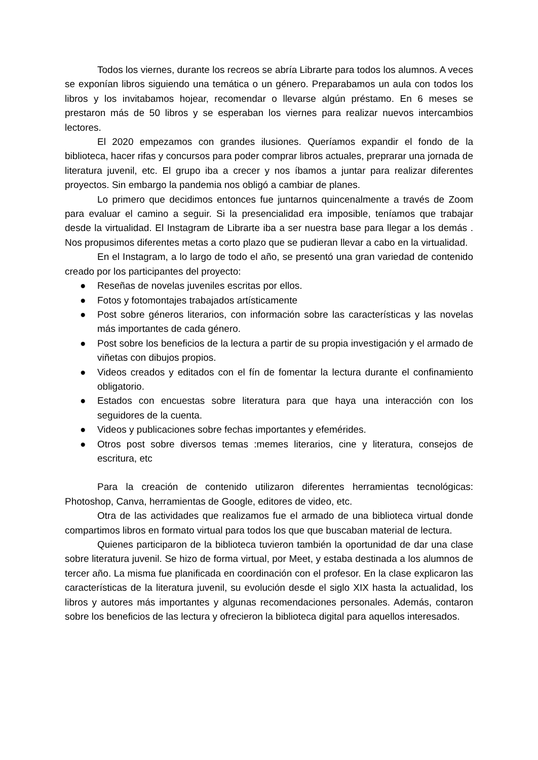Todos los viernes, durante los recreos se abría Librarte para todos los alumnos. A veces se exponían libros siguiendo una temática o un género. Preparabamos un aula con todos los libros y los invitabamos hojear, recomendar o llevarse algún préstamo. En 6 meses se prestaron más de 50 libros y se esperaban los viernes para realizar nuevos intercambios lectores.
El 2020 empezamos con grandes ilusiones. Queríamos expandir el fondo de la biblioteca, hacer rifas y concursos para poder comprar libros actuales, preprarar una jornada de literatura juvenil, etc. El grupo iba a crecer y nos íbamos a juntar para realizar diferentes proyectos. Sin embargo la pandemia nos obligó a cambiar de planes.
Lo primero que decidimos entonces fue juntarnos quincenalmente a través de Zoom para evaluar el camino a seguir. Si la presencialidad era imposible, teníamos que trabajar desde la virtualidad. El Instagram de Librarte iba a ser nuestra base para llegar a los demás . Nos propusimos diferentes metas a corto plazo que se pudieran llevar a cabo en la virtualidad.
En el Instagram, a lo largo de todo el año, se presentó una gran variedad de contenido creado por los participantes del proyecto:
● Reseñas de novelas juveniles escritas por ellos.
● Fotos y fotomontajes trabajados artísticamente
● Post sobre géneros literarios, con información sobre las características y las novelas más importantes de cada género.
● Post sobre los beneficios de la lectura a partir de su propia investigación y el armado de viñetas con dibujos propios.
● Videos creados y editados con el fín de fomentar la lectura durante el confinamiento obligatorio.
● Estados con encuestas sobre literatura para que haya una interacción con los seguidores de la cuenta.
● Videos y publicaciones sobre fechas importantes y efemérides.
● Otros post sobre diversos temas :memes literarios, cine y literatura, consejos de escritura, etc
Para la creación de contenido utilizaron diferentes herramientas tecnológicas: Photoshop, Canva, herramientas de Google, editores de video, etc.
Otra de las actividades que realizamos fue el armado de una biblioteca virtual donde compartimos libros en formato virtual para todos los que que buscaban material de lectura.
Quienes participaron de la biblioteca tuvieron también la oportunidad de dar una clase sobre literatura juvenil. Se hizo de forma virtual, por Meet, y estaba destinada a los alumnos de tercer año. La misma fue planificada en coordinación con el profesor. En la clase explicaron las características de la literatura juvenil, su evolución desde el siglo XIX hasta la actualidad, los libros y autores más importantes y algunas recomendaciones personales. Además, contaron sobre los beneficios de las lectura y ofrecieron la biblioteca digital para aquellos interesados.